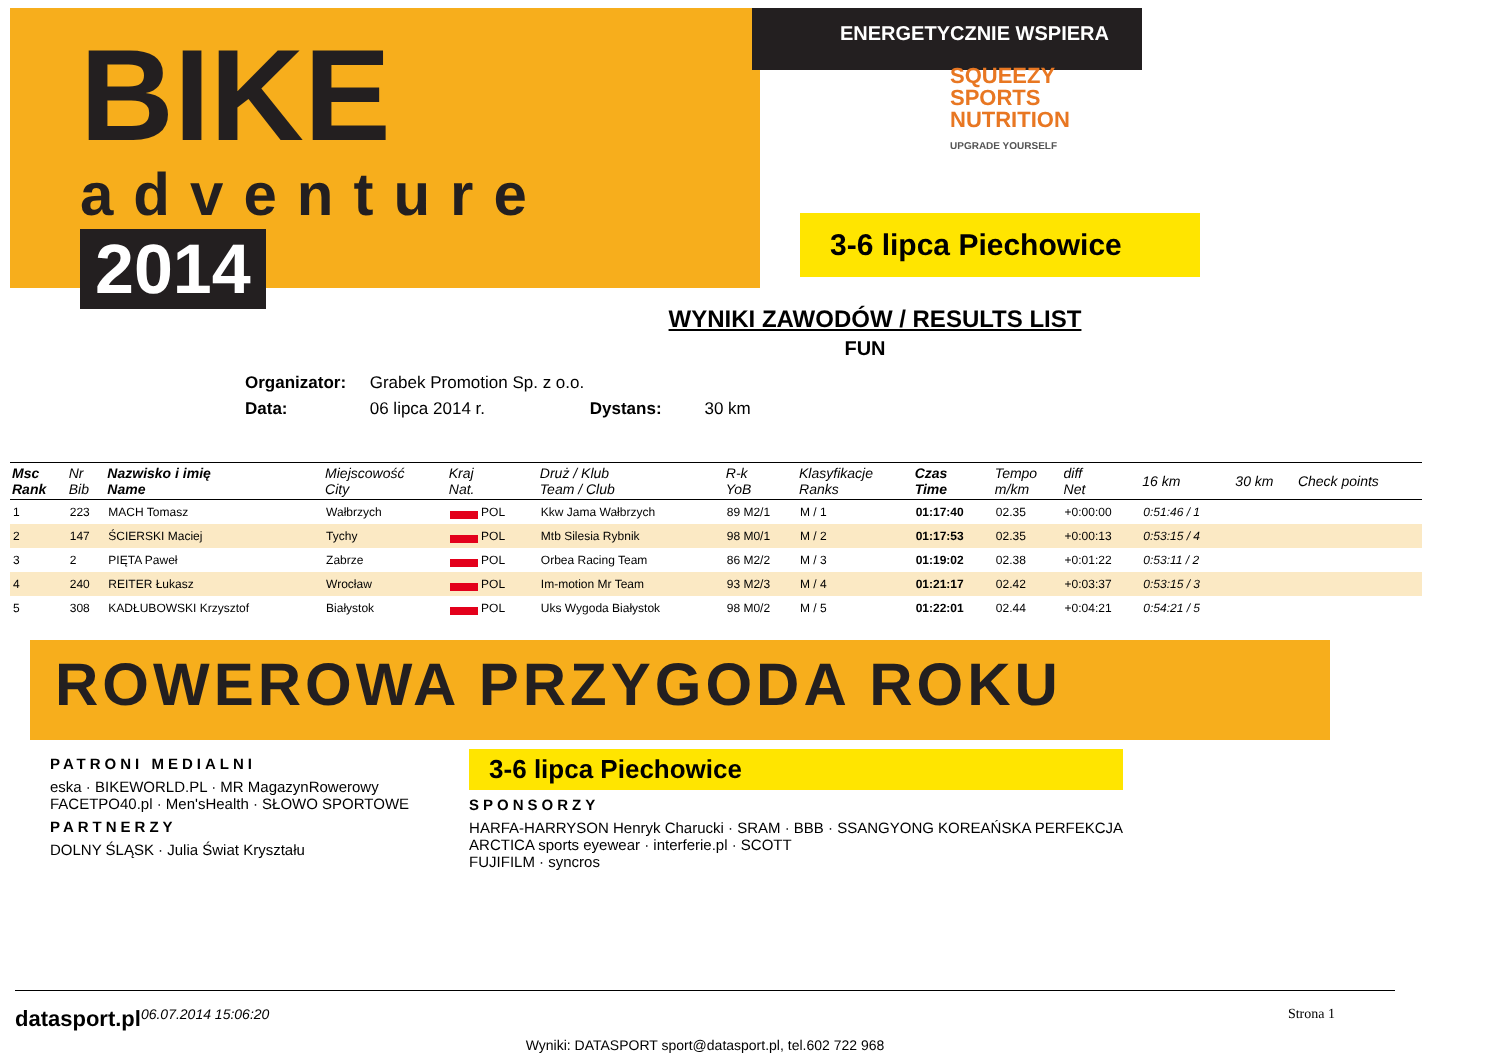BIKE
adventure
2014
ENERGETYCZNIE WSPIERA
SQUEEZY
SPORTS
NUTRITION
UPGRADE YOURSELF
3-6 lipca Piechowice
WYNIKI ZAWODÓW / RESULTS LIST
FUN
Organizator: Grabek Promotion Sp. z o.o.
Data: 06 lipca 2014 r. Dystans: 30 km
| Msc Rank | Nr Bib | Nazwisko i imię Name | Miejscowość City | Kraj Nat. | Druż / Klub Team / Club | R-k YoB | Klasyfikacje Ranks | Czas Time | Tempo m/km | diff Net | 16 km | 30 km | Check points |
| --- | --- | --- | --- | --- | --- | --- | --- | --- | --- | --- | --- | --- | --- |
| 1 | 223 | MACH Tomasz | Wałbrzych | POL | Kkw Jama Wałbrzych | 89 M2/1 | M / 1 | 01:17:40 | 02.35 | +0:00:00 | 0:51:46 / 1 | | |
| 2 | 147 | ŚCIERSKI Maciej | Tychy | POL | Mtb Silesia Rybnik | 98 M0/1 | M / 2 | 01:17:53 | 02.35 | +0:00:13 | 0:53:15 / 4 | | |
| 3 | 2 | PIĘTA Paweł | Zabrze | POL | Orbea Racing Team | 86 M2/2 | M / 3 | 01:19:02 | 02.38 | +0:01:22 | 0:53:11 / 2 | | |
| 4 | 240 | REITER Łukasz | Wrocław | POL | Im-motion Mr Team | 93 M2/3 | M / 4 | 01:21:17 | 02.42 | +0:03:37 | 0:53:15 / 3 | | |
| 5 | 308 | KADŁUBOWSKI Krzysztof | Białystok | POL | Uks Wygoda Białystok | 98 M0/2 | M / 5 | 01:22:01 | 02.44 | +0:04:21 | 0:54:21 / 5 | | |
ROWEROWA PRZYGODA ROKU
PATRONI MEDIALNI
eska · BIKEWORLD.PL · MR MagazynRowerowy
FACETPO40.pl · Men'sHealth · SŁOWO SPORTOWE
PARTNERZY
DOLNY ŚLĄSK · Julia Świat Kryształu
3-6 lipca Piechowice
SPONSORZY
HARFA-HARRYSON Henryk Charucki · SRAM · BBB · SSANGYONG KOREAŃSKA PERFEKCJA
ARCTICA sports eyewear · interferie.pl · SCOTT
FUJIFILM · syncros
datasport.pl 06.07.2014 15:06:20 Strona 1
Wyniki: DATASPORT sport@datasport.pl, tel.602 722 968